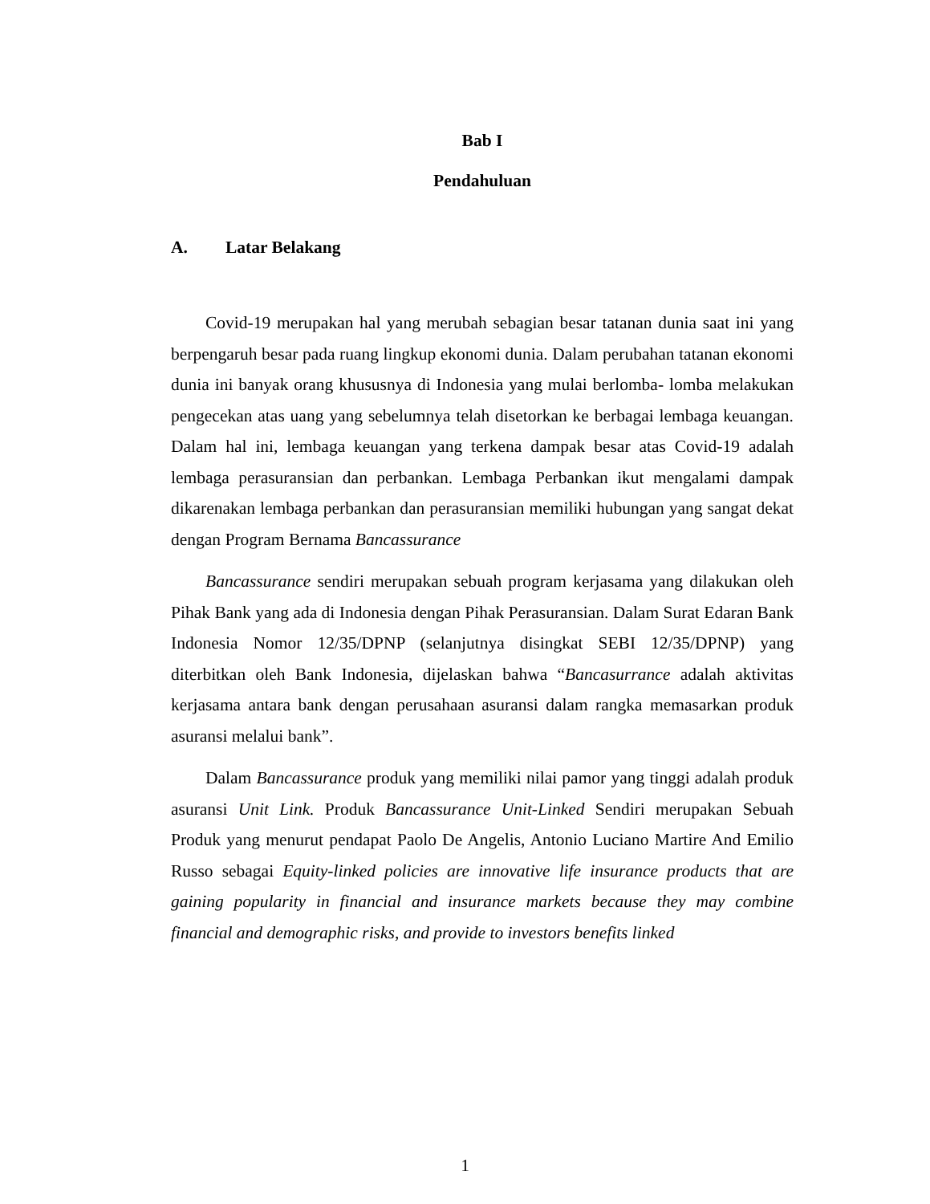Bab I
Pendahuluan
A. Latar Belakang
Covid-19 merupakan hal yang merubah sebagian besar tatanan dunia saat ini yang berpengaruh besar pada ruang lingkup ekonomi dunia. Dalam perubahan tatanan ekonomi dunia ini banyak orang khususnya di Indonesia yang mulai berlomba- lomba melakukan pengecekan atas uang yang sebelumnya telah disetorkan ke berbagai lembaga keuangan. Dalam hal ini, lembaga keuangan yang terkena dampak besar atas Covid-19 adalah lembaga perasuransian dan perbankan. Lembaga Perbankan ikut mengalami dampak dikarenakan lembaga perbankan dan perasuransian memiliki hubungan yang sangat dekat dengan Program Bernama Bancassurance
Bancassurance sendiri merupakan sebuah program kerjasama yang dilakukan oleh Pihak Bank yang ada di Indonesia dengan Pihak Perasuransian. Dalam Surat Edaran Bank Indonesia Nomor 12/35/DPNP (selanjutnya disingkat SEBI 12/35/DPNP) yang diterbitkan oleh Bank Indonesia, dijelaskan bahwa “Bancasurrance adalah aktivitas kerjasama antara bank dengan perusahaan asuransi dalam rangka memasarkan produk asuransi melalui bank”.
Dalam Bancassurance produk yang memiliki nilai pamor yang tinggi adalah produk asuransi Unit Link. Produk Bancassurance Unit-Linked Sendiri merupakan Sebuah Produk yang menurut pendapat Paolo De Angelis, Antonio Luciano Martire And Emilio Russo sebagai Equity-linked policies are innovative life insurance products that are gaining popularity in financial and insurance markets because they may combine financial and demographic risks, and provide to investors benefits linked
1